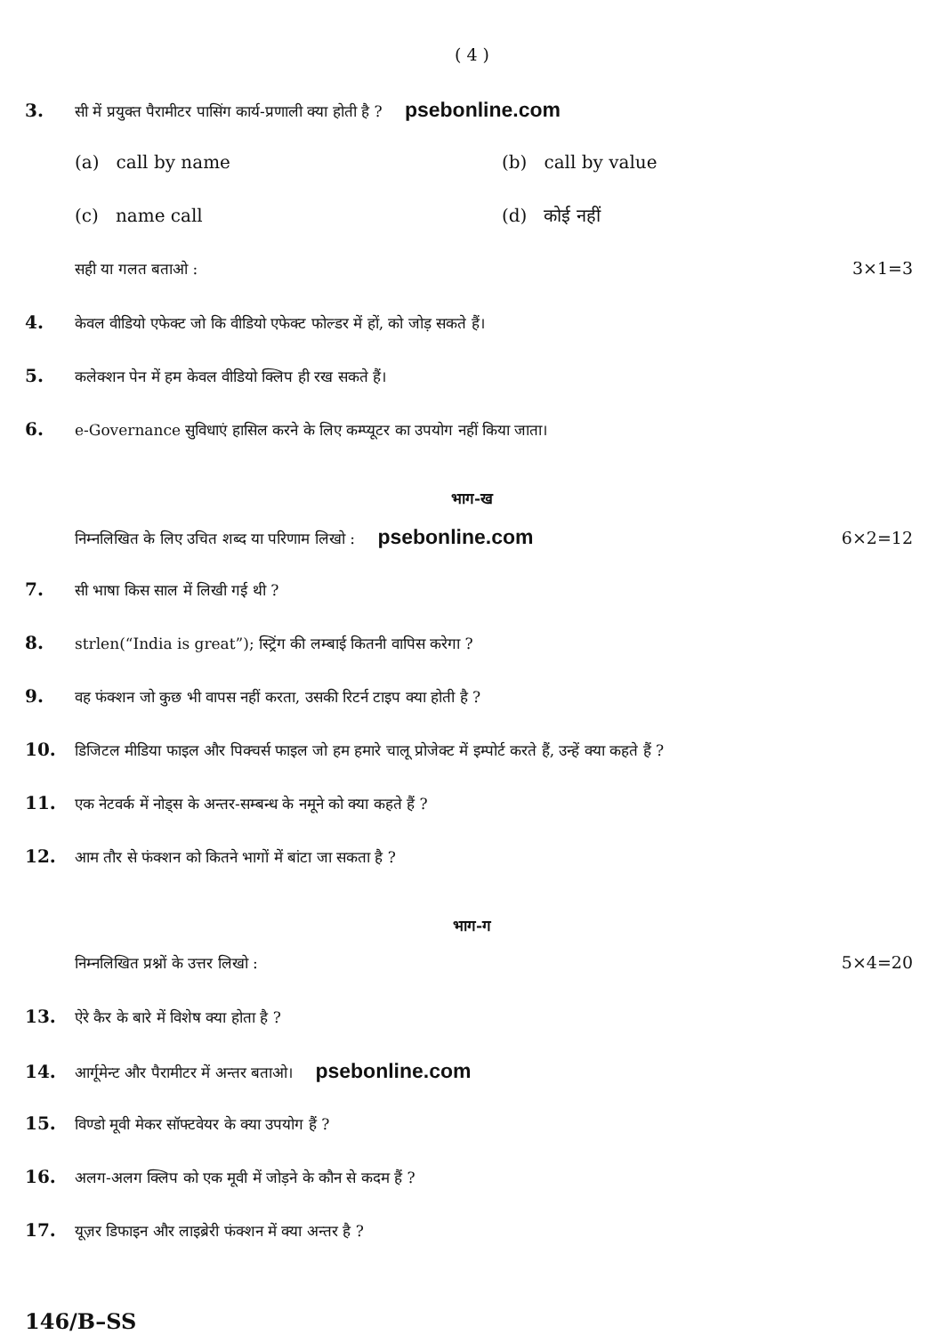( 4 )
3.
सी में प्रयुक्त पैरामीटर पासिंग कार्य-प्रणाली क्या होती है ? psebonline.com
(a) call by name (b) call by value
(c) name call (d) कोई नहीं
सही या गलत बताओ : 3×1=3
4.
केवल वीडियो एफेक्ट जो कि वीडियो एफेक्ट फोल्डर में हों, को जोड़ सकते हैं।
5.
कलेक्शन पेन में हम केवल वीडियो क्लिप ही रख सकते हैं।
6.
e-Governance सुविधाएं हासिल करने के लिए कम्प्यूटर का उपयोग नहीं किया जाता।
भाग-ख
निम्नलिखित के लिए उचित शब्द या परिणाम लिखो : psebonline.com
6×2=12
7.
सी भाषा किस साल में लिखी गई थी ?
8.
strlen(“India is great”); स्ट्रिंग की लम्बाई कितनी वापिस करेगा ?
9.
वह फंक्शन जो कुछ भी वापस नहीं करता, उसकी रिटर्न टाइप क्या होती है ?
10.
डिजिटल मीडिया फाइल और पिक्चर्स फाइल जो हम हमारे चालू प्रोजेक्ट में इम्पोर्ट करते हैं, उन्हें क्या कहते हैं ?
11.
एक नेटवर्क में नोड्स के अन्तर-सम्बन्ध के नमूने को क्या कहते हैं ?
12.
आम तौर से फंक्शन को कितने भागों में बांटा जा सकता है ?
भाग-ग
निम्नलिखित प्रश्नों के उत्तर लिखो :
5×4=20
13.
ऐरे कैर के बारे में विशेष क्या होता है ?
14.
आर्गूमेन्ट और पैरामीटर में अन्तर बताओ। psebonline.com
15.
विण्डो मूवी मेकर सॉफ्टवेयर के क्या उपयोग हैं ?
16.
अलग-अलग क्लिप को एक मूवी में जोड़ने के कौन से कदम हैं ?
17.
यूज़र डिफाइन और लाइब्रेरी फंक्शन में क्या अन्तर है ?
146/B–SS